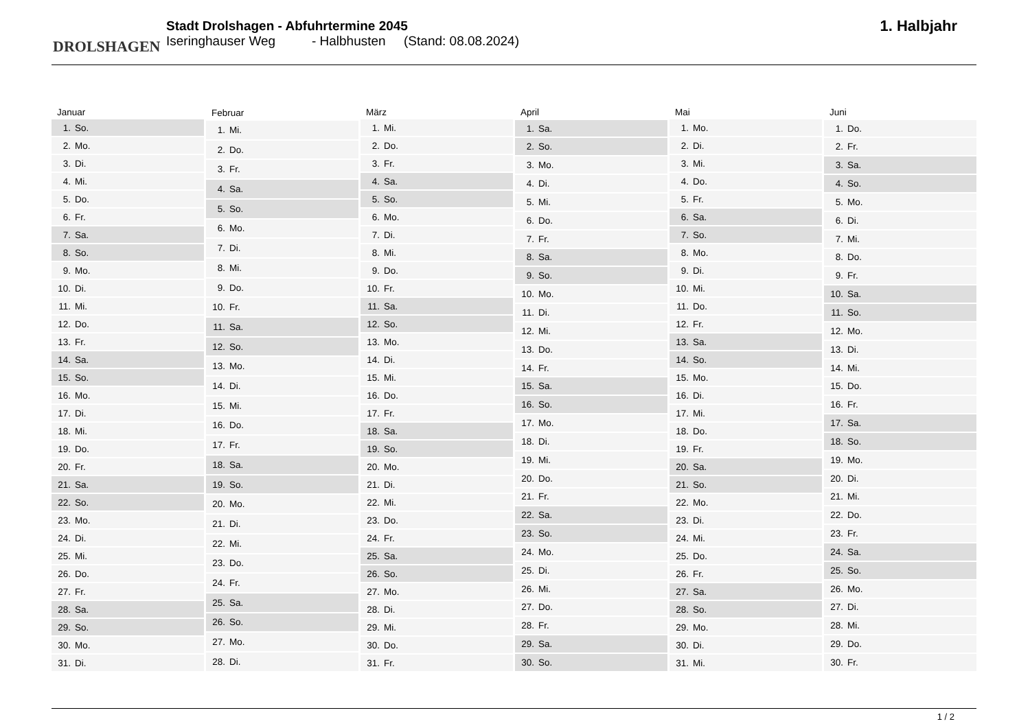DROLSHAGEN
Stadt Drolshagen - Abfuhrtermine 2045
Iseringhauser Weg - Halbhusten (Stand: 08.08.2024)
1. Halbjahr
| Januar | |
| --- | --- |
| 1. | So. |
| 2. | Mo. |
| 3. | Di. |
| 4. | Mi. |
| 5. | Do. |
| 6. | Fr. |
| 7. | Sa. |
| 8. | So. |
| 9. | Mo. |
| 10. | Di. |
| 11. | Mi. |
| 12. | Do. |
| 13. | Fr. |
| 14. | Sa. |
| 15. | So. |
| 16. | Mo. |
| 17. | Di. |
| 18. | Mi. |
| 19. | Do. |
| 20. | Fr. |
| 21. | Sa. |
| 22. | So. |
| 23. | Mo. |
| 24. | Di. |
| 25. | Mi. |
| 26. | Do. |
| 27. | Fr. |
| 28. | Sa. |
| 29. | So. |
| 30. | Mo. |
| 31. | Di. |
| Februar | |
| --- | --- |
| 1. | Mi. |
| 2. | Do. |
| 3. | Fr. |
| 4. | Sa. |
| 5. | So. |
| 6. | Mo. |
| 7. | Di. |
| 8. | Mi. |
| 9. | Do. |
| 10. | Fr. |
| 11. | Sa. |
| 12. | So. |
| 13. | Mo. |
| 14. | Di. |
| 15. | Mi. |
| 16. | Do. |
| 17. | Fr. |
| 18. | Sa. |
| 19. | So. |
| 20. | Mo. |
| 21. | Di. |
| 22. | Mi. |
| 23. | Do. |
| 24. | Fr. |
| 25. | Sa. |
| 26. | So. |
| 27. | Mo. |
| 28. | Di. |
| März | |
| --- | --- |
| 1. | Mi. |
| 2. | Do. |
| 3. | Fr. |
| 4. | Sa. |
| 5. | So. |
| 6. | Mo. |
| 7. | Di. |
| 8. | Mi. |
| 9. | Do. |
| 10. | Fr. |
| 11. | Sa. |
| 12. | So. |
| 13. | Mo. |
| 14. | Di. |
| 15. | Mi. |
| 16. | Do. |
| 17. | Fr. |
| 18. | Sa. |
| 19. | So. |
| 20. | Mo. |
| 21. | Di. |
| 22. | Mi. |
| 23. | Do. |
| 24. | Fr. |
| 25. | Sa. |
| 26. | So. |
| 27. | Mo. |
| 28. | Di. |
| 29. | Mi. |
| 30. | Do. |
| 31. | Fr. |
| April | |
| --- | --- |
| 1. | Sa. |
| 2. | So. |
| 3. | Mo. |
| 4. | Di. |
| 5. | Mi. |
| 6. | Do. |
| 7. | Fr. |
| 8. | Sa. |
| 9. | So. |
| 10. | Mo. |
| 11. | Di. |
| 12. | Mi. |
| 13. | Do. |
| 14. | Fr. |
| 15. | Sa. |
| 16. | So. |
| 17. | Mo. |
| 18. | Di. |
| 19. | Mi. |
| 20. | Do. |
| 21. | Fr. |
| 22. | Sa. |
| 23. | So. |
| 24. | Mo. |
| 25. | Di. |
| 26. | Mi. |
| 27. | Do. |
| 28. | Fr. |
| 29. | Sa. |
| 30. | So. |
| Mai | |
| --- | --- |
| 1. | Mo. |
| 2. | Di. |
| 3. | Mi. |
| 4. | Do. |
| 5. | Fr. |
| 6. | Sa. |
| 7. | So. |
| 8. | Mo. |
| 9. | Di. |
| 10. | Mi. |
| 11. | Do. |
| 12. | Fr. |
| 13. | Sa. |
| 14. | So. |
| 15. | Mo. |
| 16. | Di. |
| 17. | Mi. |
| 18. | Do. |
| 19. | Fr. |
| 20. | Sa. |
| 21. | So. |
| 22. | Mo. |
| 23. | Di. |
| 24. | Mi. |
| 25. | Do. |
| 26. | Fr. |
| 27. | Sa. |
| 28. | So. |
| 29. | Mo. |
| 30. | Di. |
| 31. | Mi. |
| Juni | |
| --- | --- |
| 1. | Do. |
| 2. | Fr. |
| 3. | Sa. |
| 4. | So. |
| 5. | Mo. |
| 6. | Di. |
| 7. | Mi. |
| 8. | Do. |
| 9. | Fr. |
| 10. | Sa. |
| 11. | So. |
| 12. | Mo. |
| 13. | Di. |
| 14. | Mi. |
| 15. | Do. |
| 16. | Fr. |
| 17. | Sa. |
| 18. | So. |
| 19. | Mo. |
| 20. | Di. |
| 21. | Mi. |
| 22. | Do. |
| 23. | Fr. |
| 24. | Sa. |
| 25. | So. |
| 26. | Mo. |
| 27. | Di. |
| 28. | Mi. |
| 29. | Do. |
| 30. | Fr. |
1 / 2